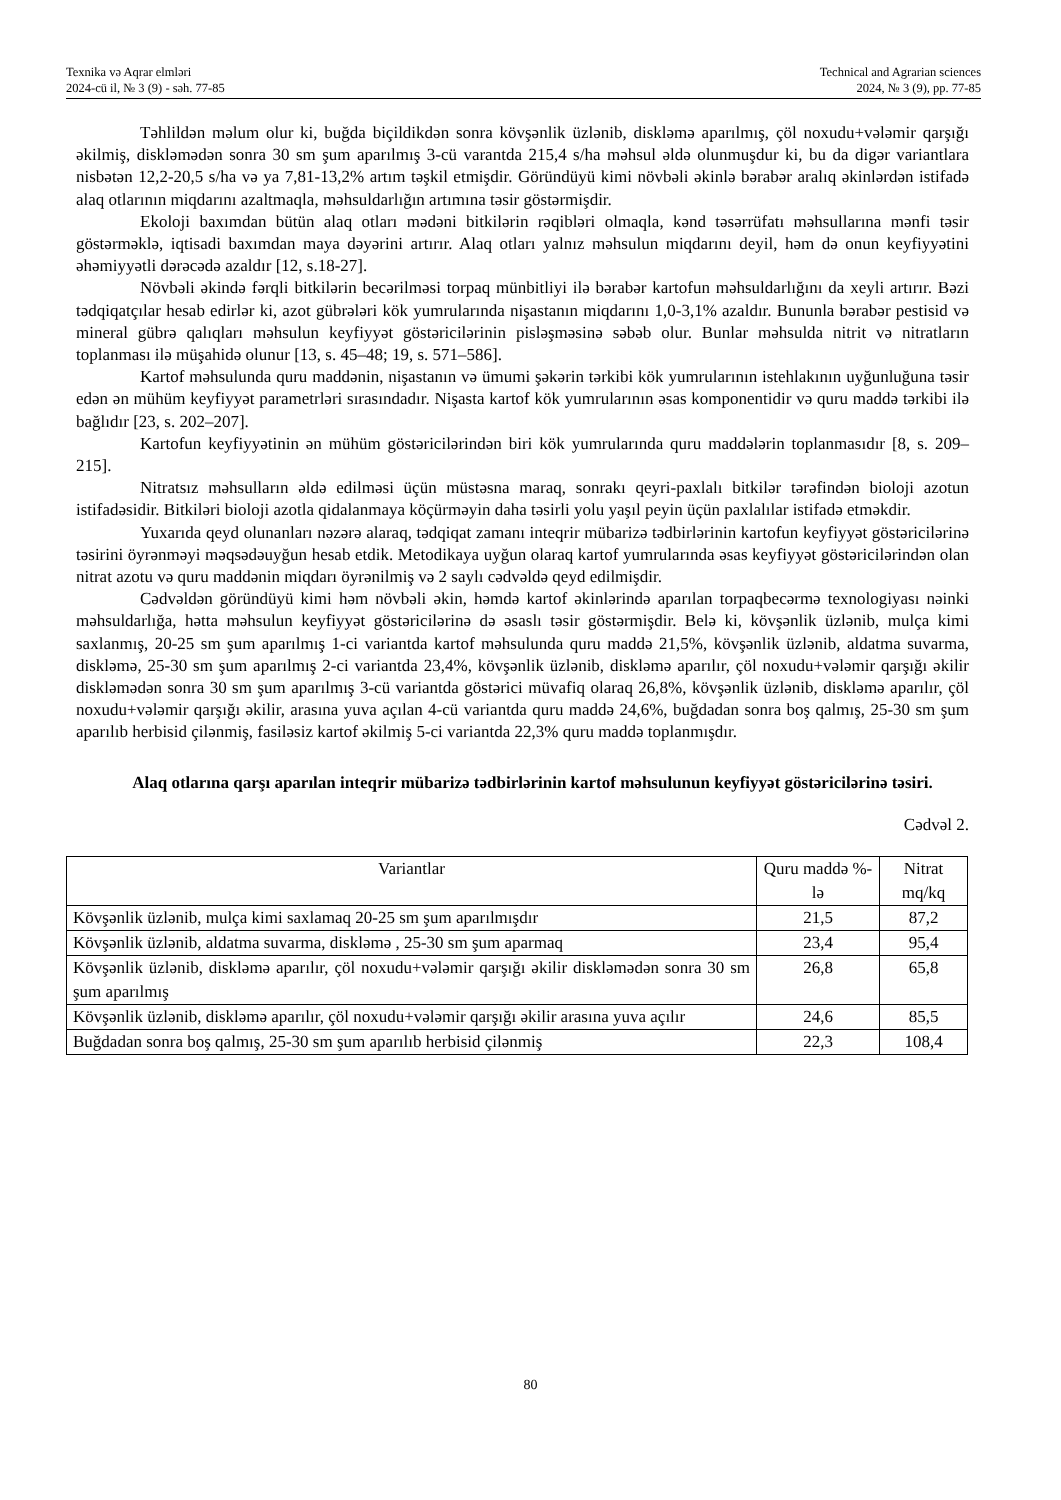Texnika və Aqrar elmləri
2024-cü il, № 3 (9) - səh. 77-85
Technical and Agrarian sciences
2024, № 3 (9), pp. 77-85
Təhlildən məlum olur ki, buğda biçildikdən sonra kövşənlik üzlənib, diskləmə aparılmış, çöl noxudu+vələmir qarşığı əkilmiş, diskləmədən sonra 30 sm şum aparılmış 3-cü varantda 215,4 s/ha məhsul əldə olunmuşdur ki, bu da digər variantlara nisbətən 12,2-20,5 s/ha və ya 7,81-13,2% artım təşkil etmişdir. Göründüyü kimi növbəli əkinlə bərabər aralıq əkinlərdən istifadə alaq otlarının miqdarını azaltmaqla, məhsuldarlığın artımına təsir göstərmişdir.
Ekoloji baxımdan bütün alaq otları mədəni bitkilərin rəqibləri olmaqla, kənd təsərrüfatı məhsullarına mənfi təsir göstərməklə, iqtisadi baxımdan maya dəyərini artırır. Alaq otları yalnız məhsulun miqdarını deyil, həm də onun keyfiyyətini əhəmiyyətli dərəcədə azaldır [12, s.18-27].
Növbəli əkində fərqli bitkilərin becərilməsi torpaq münbitliyi ilə bərabər kartofun məhsuldarlığını da xeyli artırır. Bəzi tədqiqatçılar hesab edirlər ki, azot gübrələri kök yumrularında nişastanın miqdarını 1,0-3,1% azaldır. Bununla bərabər pestisid və mineral gübrə qalıqları məhsulun keyfiyyət göstəricilərinin pisləşməsinə səbəb olur. Bunlar məhsulda nitrit və nitratların toplanması ilə müşahidə olunur [13, s. 45–48; 19, s. 571–586].
Kartof məhsulunda quru maddənin, nişastanın və ümumi şəkərin tərkibi kök yumrularının istehlakının uyğunluğuna təsir edən ən mühüm keyfiyyət parametrləri sırasındadır. Nişasta kartof kök yumrularının əsas komponentidir və quru maddə tərkibi ilə bağlıdır [23, s. 202–207].
Kartofun keyfiyyətinin ən mühüm göstəricilərindən biri kök yumrularında quru maddələrin toplanmasıdır [8, s. 209–215].
Nitratsız məhsulların əldə edilməsi üçün müstəsna maraq, sonrakı qeyri-paxlalı bitkilər tərəfindən bioloji azotun istifadəsidir. Bitkiləri bioloji azotla qidalanmaya köçürməyin daha təsirli yolu yaşıl peyin üçün paxlalılar istifadə etməkdir.
Yuxarıda qeyd olunanları nəzərə alaraq, tədqiqat zamanı inteqrir mübarizə tədbirlərinin kartofun keyfiyyət göstəricilərinə təsirini öyrənməyi məqsədəuyğun hesab etdik. Metodikaya uyğun olaraq kartof yumrularında əsas keyfiyyət göstəricilərindən olan nitrat azotu və quru maddənin miqdarı öyrənilmiş və 2 saylı cədvəldə qeyd edilmişdir.
Cədvəldən göründüyü kimi həm növbəli əkin, həmdə kartof əkinlərində aparılan torpaqbecərmə texnologiyası nəinki məhsuldarlığa, hətta məhsulun keyfiyyət göstəricilərinə də əsaslı təsir göstərmişdir. Belə ki, kövşənlik üzlənib, mulça kimi saxlanmış, 20-25 sm şum aparılmış 1-ci variantda kartof məhsulunda quru maddə 21,5%, kövşənlik üzlənib, aldatma suvarma, diskləmə, 25-30 sm şum aparılmış 2-ci variantda 23,4%, kövşənlik üzlənib, diskləmə aparılır, çöl noxudu+vələmir qarşığı əkilir diskləmədən sonra 30 sm şum aparılmış 3-cü variantda göstərici müvafiq olaraq 26,8%, kövşənlik üzlənib, diskləmə aparılır, çöl noxudu+vələmir qarşığı əkilir, arasına yuva açılan 4-cü variantda quru maddə 24,6%, buğdadan sonra boş qalmış, 25-30 sm şum aparılıb herbisid çilənmiş, fasiləsiz kartof əkilmiş 5-ci variantda 22,3% quru maddə toplanmışdır.
Alaq otlarına qarşı aparılan inteqrir mübarizə tədbirlərinin kartof məhsulunun keyfiyyət göstəricilərinə təsiri.
Cədvəl 2.
| Variantlar | Quru maddə %-lə | Nitrat mq/kq |
| Kövşənlik üzlənib, mulça kimi saxlamaq 20-25 sm şum aparılmışdır | 21,5 | 87,2 |
| Kövşənlik üzlənib, aldatma suvarma, diskləmə , 25-30 sm şum aparmaq | 23,4 | 95,4 |
| Kövşənlik üzlənib, diskləmə aparılır, çöl noxudu+vələmir qarşığı əkilir diskləmədən sonra 30 sm şum aparılmış | 26,8 | 65,8 |
| Kövşənlik üzlənib, diskləmə aparılır, çöl noxudu+vələmir qarşığı əkilir arasına yuva açılır | 24,6 | 85,5 |
| Buğdadan sonra boş qalmış, 25-30 sm şum aparılıb herbisid çilənmiş | 22,3 | 108,4 |
80